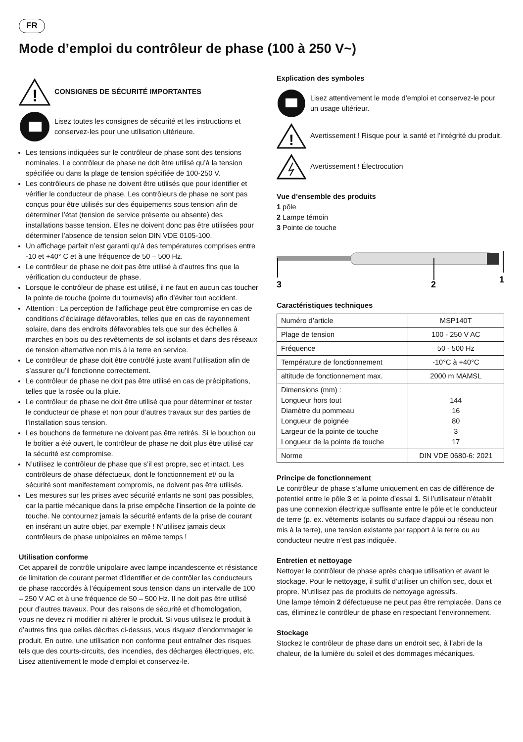FR
Mode d’emploi du contrôleur de phase (100 à 250 V~)
!
CONSIGNES DE SÉCURITÉ IMPORTANTES
Lisez toutes les consignes de sécurité et les instructions et conservez-les pour une utilisation ultérieure.
Les tensions indiquées sur le contrôleur de phase sont des tensions nominales. Le contrôleur de phase ne doit être utilisé qu’à la tension spécifiée ou dans la plage de tension spécifiée de 100-250 V.
Les contrôleurs de phase ne doivent être utilisés que pour identifier et vérifier le conducteur de phase. Les contrôleurs de phase ne sont pas conçus pour être utilisés sur des équipements sous tension afin de déterminer l’état (tension de service présente ou absente) des installations basse tension. Elles ne doivent donc pas être utilisées pour déterminer l’absence de tension selon DIN VDE 0105-100.
Un affichage parfait n’est garanti qu’à des températures comprises entre -10 et +40° C et à une fréquence de 50 – 500 Hz.
Le contrôleur de phase ne doit pas être utilisé à d’autres fins que la vérification du conducteur de phase.
Lorsque le contrôleur de phase est utilisé, il ne faut en aucun cas toucher la pointe de touche (pointe du tournevis) afin d’éviter tout accident.
Attention : La perception de l’affichage peut être compromise en cas de conditions d’éclairage défavorables, telles que en cas de rayonnement solaire, dans des endroits défavorables tels que sur des échelles à marches en bois ou des revêtements de sol isolants et dans des réseaux de tension alternative non mis à la terre en service.
Le contrôleur de phase doit être contrôlé juste avant l’utilisation afin de s’assurer qu’il fonctionne correctement.
Le contrôleur de phase ne doit pas être utilisé en cas de précipitations, telles que la rosée ou la pluie.
Le contrôleur de phase ne doit être utilisé que pour déterminer et tester le conducteur de phase et non pour d’autres travaux sur des parties de l’installation sous tension.
Les bouchons de fermeture ne doivent pas être retirés. Si le bouchon ou le boîtier a été ouvert, le contrôleur de phase ne doit plus être utilisé car la sécurité est compromise.
N’utilisez le contrôleur de phase que s’il est propre, sec et intact. Les contrôleurs de phase défectueux, dont le fonctionnement et/ ou la sécurité sont manifestement compromis, ne doivent pas être utilisés.
Les mesures sur les prises avec sécurité enfants ne sont pas possibles, car la partie mécanique dans la prise empêche l’insertion de la pointe de touche. Ne contournez jamais la sécurité enfants de la prise de courant en insérant un autre objet, par exemple ! N’utilisez jamais deux contrôleurs de phase unipolaires en même temps !
Utilisation conforme
Cet appareil de contrôle unipolaire avec lampe incandescente et résistance de limitation de courant permet d’identifier et de contrôler les conducteurs de phase raccordés à l’équipement sous tension dans un intervalle de 100 – 250 V AC et à une fréquence de 50 – 500 Hz. Il ne doit pas être utilisé pour d’autres travaux. Pour des raisons de sécurité et d’homologation, vous ne devez ni modifier ni altérer le produit. Si vous utilisez le produit à d’autres fins que celles décrites ci-dessus, vous risquez d’endommager le produit. En outre, une utilisation non conforme peut entraîner des risques tels que des courts-circuits, des incendies, des décharges électriques, etc. Lisez attentivement le mode d’emploi et conservez-le.
Explication des symboles
Lisez attentivement le mode d’emploi et conservez-le pour un usage ultérieur.
!
Avertissement ! Risque pour la santé et l’intégrité du produit.
Avertissement ! Électrocution
Vue d’ensemble des produits
1 pôle
2 Lampe témoin
3 Pointe de touche
3
2
1
Caractéristiques techniques
| Numéro d’article | MSP140T |
| Plage de tension | 100 - 250 V AC |
| Fréquence | 50 - 500 Hz |
| Température de fonctionnement | -10°C à +40°C |
| altitude de fonctionnement max. | 2000 m MAMSL |
| Dimensions (mm) : Longueur hors tout Diamètre du pommeau Longueur de poignée Largeur de la pointe de touche Longueur de la pointe de touche | 144 16 80 3 17 |
| Norme | DIN VDE 0680-6: 2021 |
Principe de fonctionnement
Le contrôleur de phase s’allume uniquement en cas de différence de potentiel entre le pôle 3 et la pointe d’essai 1. Si l’utilisateur n’établit pas une connexion électrique suffisante entre le pôle et le conducteur de terre (p. ex. vêtements isolants ou surface d’appui ou réseau non mis à la terre), une tension existante par rapport à la terre ou au conducteur neutre n’est pas indiquée.
Entretien et nettoyage
Nettoyer le contrôleur de phase après chaque utilisation et avant le stockage. Pour le nettoyage, il suffit d’utiliser un chiffon sec, doux et propre. N’utilisez pas de produits de nettoyage agressifs.
Une lampe témoin 2 défectueuse ne peut pas être remplacée. Dans ce cas, éliminez le contrôleur de phase en respectant l’environnement.
Stockage
Stockez le contrôleur de phase dans un endroit sec, à l’abri de la chaleur, de la lumière du soleil et des dommages mécaniques.